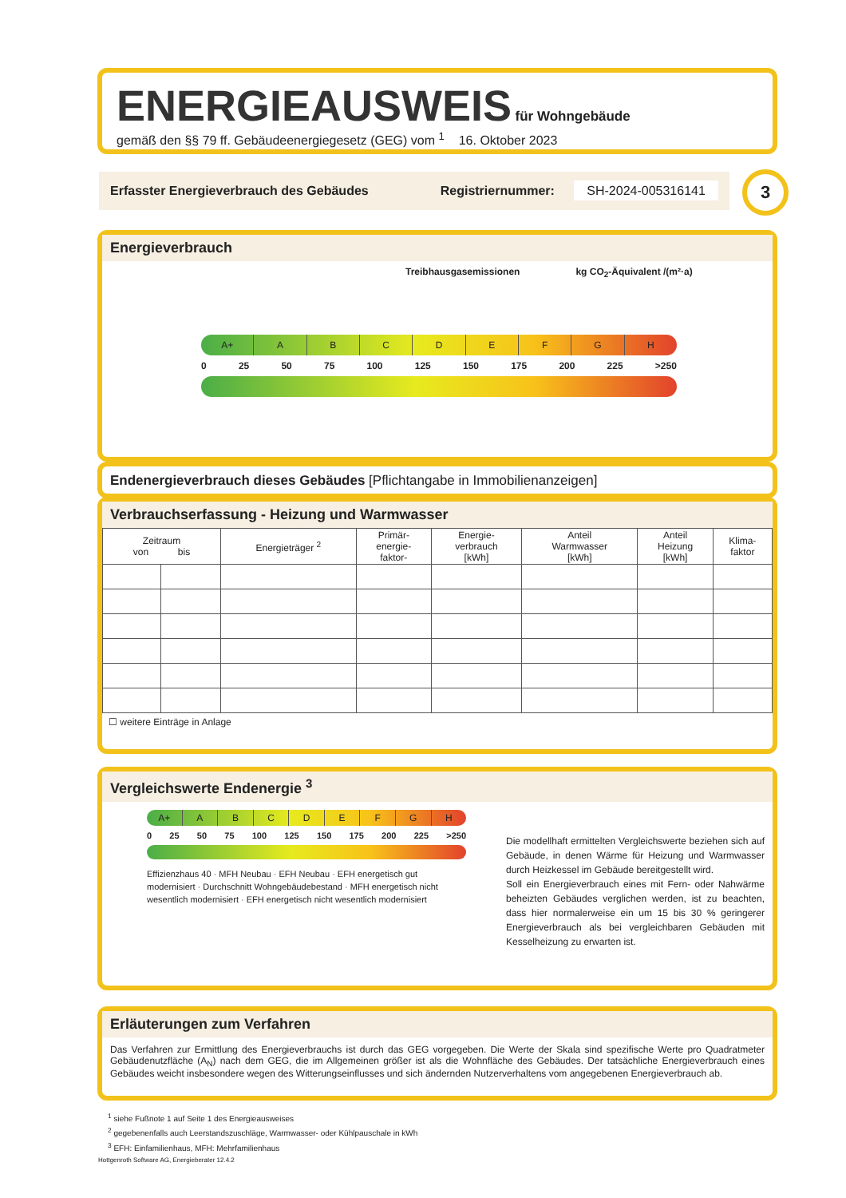ENERGIEAUSWEIS für Wohngebäude
gemäß den §§ 79 ff. Gebäudeenergiegesetz (GEG) vom <sup>1</sup> 16. Oktober 2023
Erfasster Energieverbrauch des Gebäudes Registriernummer: SH-2024-005316141 3
Energieverbrauch
Treibhausgasemissionen kg CO<sub>2</sub>-Äquivalent /(m²·a)
A+ A B C D E F G H
0 25 50 75 100 125 150 175 200 225 >250
Endenergieverbrauch dieses Gebäudes [Pflichtangabe in Immobilienanzeigen]
Verbrauchserfassung - Heizung und Warmwasser
| Zeitraum von bis | | Energieträger <sup>2</sup> | Primär- energie- faktor- | Energie- verbrauch [kWh] | Anteil Warmwasser [kWh] | Anteil Heizung [kWh] | Klima- faktor |
| --- | --- | --- | --- | --- | --- | --- | --- |
☐ weitere Einträge in Anlage
Vergleichswerte Endenergie <sup>3</sup>
A+ A B C D E F G H
0 25 50 75 100 125 150 175 200 225 >250
Effizienzhaus 40 · MFH Neubau · EFH Neubau · EFH energetisch gut modernisiert · Durchschnitt Wohngebäudebestand · MFH energetisch nicht wesentlich modernisiert · EFH energetisch nicht wesentlich modernisiert
Die modellhaft ermittelten Vergleichswerte beziehen sich auf Gebäude, in denen Wärme für Heizung und Warmwasser durch Heizkessel im Gebäude bereitgestellt wird.
Soll ein Energieverbrauch eines mit Fern- oder Nahwärme beheizten Gebäudes verglichen werden, ist zu beachten, dass hier normalerweise ein um 15 bis 30 % geringerer Energieverbrauch als bei vergleichbaren Gebäuden mit Kesselheizung zu erwarten ist.
Erläuterungen zum Verfahren
Das Verfahren zur Ermittlung des Energieverbrauchs ist durch das GEG vorgegeben. Die Werte der Skala sind spezifische Werte pro Quadratmeter Gebäudenutzfläche (A<sub>N</sub>) nach dem GEG, die im Allgemeinen größer ist als die Wohnfläche des Gebäudes. Der tatsächliche Energieverbrauch eines Gebäudes weicht insbesondere wegen des Witterungseinflusses und sich ändernden Nutzerverhaltens vom angegebenen Energieverbrauch ab.
<sup>1</sup> siehe Fußnote 1 auf Seite 1 des Energieausweises
<sup>2</sup> gegebenenfalls auch Leerstandszuschläge, Warmwasser- oder Kühlpauschale in kWh
<sup>3</sup> EFH: Einfamilienhaus, MFH: Mehrfamilienhaus
Hottgenroth Software AG, Energieberater 12.4.2